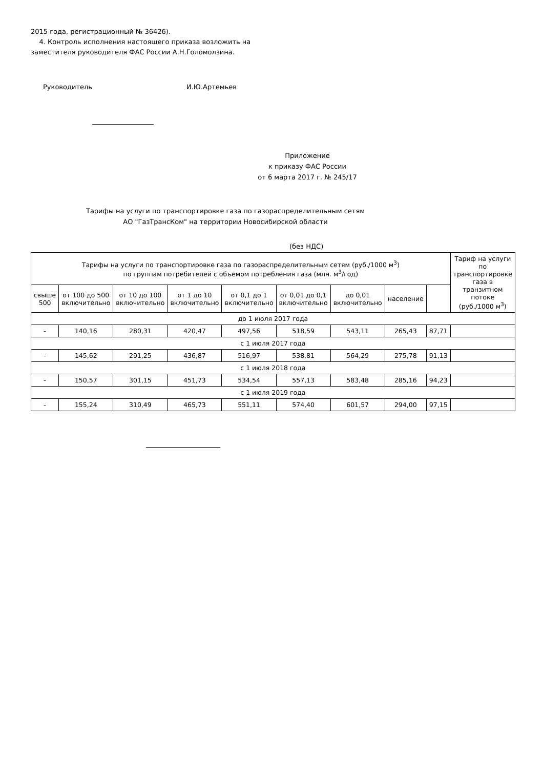2015 года, регистрационный № 36426).
4. Контроль исполнения настоящего приказа возложить на
заместителя руководителя ФАС России А.Н.Голомолзина.
Руководитель И.Ю.Артемьев
Приложение
к приказу ФАС России
от 6 марта 2017 г. № 245/17
Тарифы на услуги по транспортировке газа по газораспределительным сетям
АО "ГазТрансКом" на территории Новосибирской области
(без НДС)
| Тарифы на услуги по транспортировке газа по газораспределительным сетям (руб./1000 м<sup>3</sup>) по группам потребителей с объемом потребления газа (млн. м<sup>3</sup>/год) | | | | | | | | | Тариф на услуги по транспортировке газа в транзитном потоке (руб./1000 м<sup>3</sup>) |
| --- | --- | --- | --- | --- | --- | --- | --- | --- | --- |
| свыше 500 | от 100 до 500 включительно | от 10 до 100 включительно | от 1 до 10 включительно | от 0,1 до 1 включительно | от 0,01 до 0,1 включительно | до 0,01 включительно | население | | |
| до 1 июля 2017 года | | | | | | | | | |
| - | 140,16 | 280,31 | 420,47 | 497,56 | 518,59 | 543,11 | 265,43 | 87,71 | |
| с 1 июля 2017 года | | | | | | | | | |
| - | 145,62 | 291,25 | 436,87 | 516,97 | 538,81 | 564,29 | 275,78 | 91,13 | |
| с 1 июля 2018 года | | | | | | | | | |
| - | 150,57 | 301,15 | 451,73 | 534,54 | 557,13 | 583,48 | 285,16 | 94,23 | |
| с 1 июля 2019 года | | | | | | | | | |
| - | 155,24 | 310,49 | 465,73 | 551,11 | 574,40 | 601,57 | 294,00 | 97,15 | |